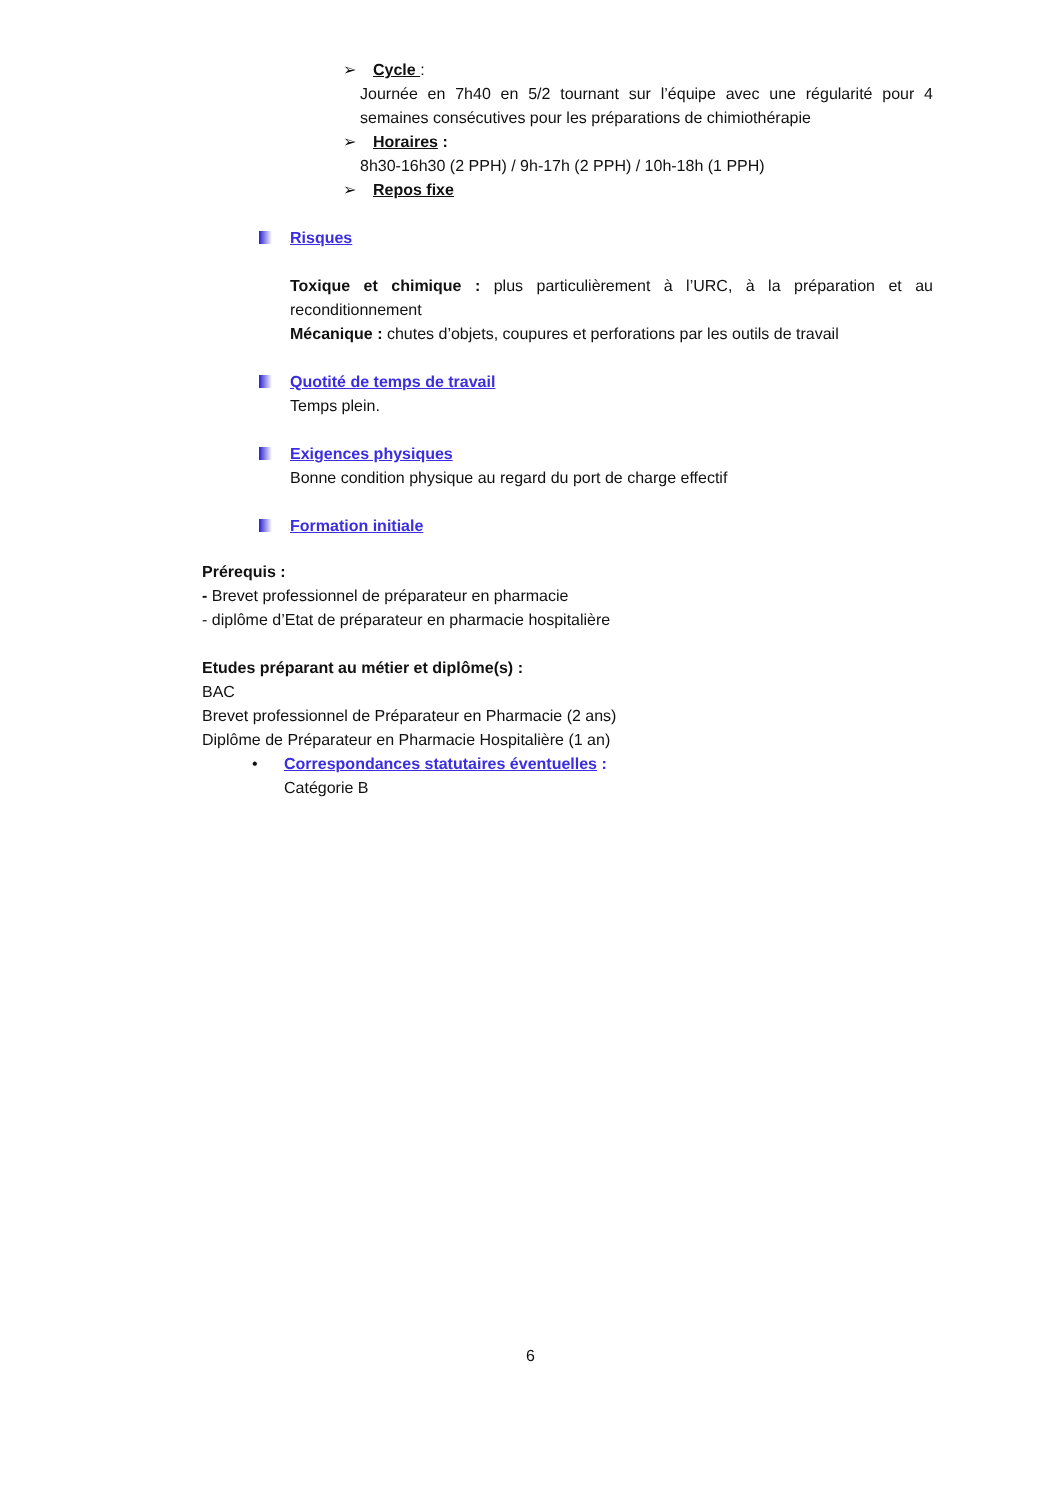➢ Cycle :
Journée en 7h40 en 5/2 tournant sur l’équipe avec une régularité pour 4 semaines consécutives pour les préparations de chimiothérapie
➢ Horaires :
8h30-16h30 (2 PPH) / 9h-17h (2 PPH) / 10h-18h (1 PPH)
➢ Repos fixe
Risques
Toxique et chimique : plus particulièrement à l’URC, à la préparation et au reconditionnement
Mécanique : chutes d’objets, coupures et perforations par les outils de travail
Quotité de temps de travail
Temps plein.
Exigences physiques
Bonne condition physique au regard du port de charge effectif
Formation initiale
Prérequis :
- Brevet professionnel de préparateur en pharmacie
- diplôme d’Etat de préparateur en pharmacie hospitalière
Etudes préparant au métier et diplôme(s) :
BAC
Brevet professionnel de Préparateur en Pharmacie (2 ans)
Diplôme de Préparateur en Pharmacie Hospitalière (1 an)
• Correspondances statutaires éventuelles :
Catégorie B
6